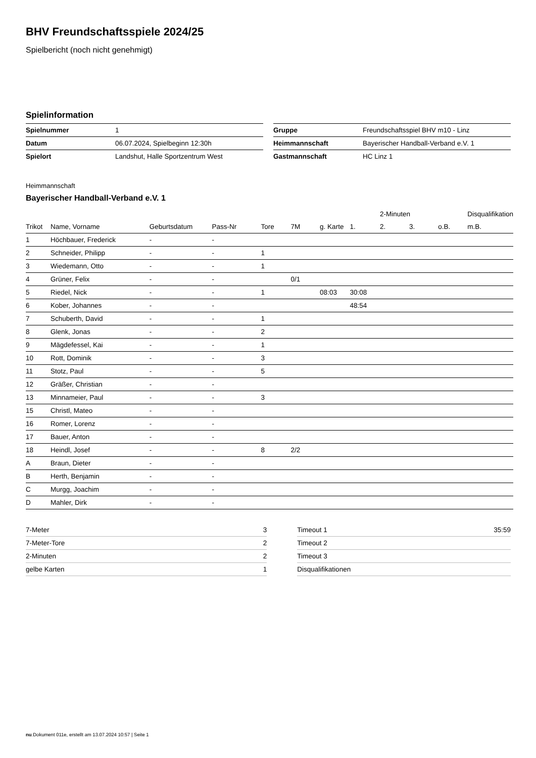BHV Freundschaftsspiele 2024/25
Spielbericht (noch nicht genehmigt)
Spielinformation
| Spielnummer | 1 |
| Datum | 06.07.2024, Spielbeginn 12:30h |
| Spielort | Landshut, Halle Sportzentrum West |
| Gruppe | Freundschaftsspiel BHV m10 - Linz |
| Heimmannschaft | Bayerischer Handball-Verband e.V. 1 |
| Gastmannschaft | HC Linz 1 |
Heimmannschaft
Bayerischer Handball-Verband e.V. 1
| | | | | | | | | 2-Minuten | | | Disqualifikation |
| --- | --- | --- | --- | --- | --- | --- | --- | --- | --- | --- | --- |
| Trikot | Name, Vorname | Geburtsdatum | Pass-Nr | Tore | 7M | g. Karte | 1. | 2. | 3. | o.B. | m.B. |
| 1 | Höchbauer, Frederick | - | - | | | | | | | | |
| 2 | Schneider, Philipp | - | - | 1 | | | | | | | |
| 3 | Wiedemann, Otto | - | - | 1 | | | | | | | |
| 4 | Grüner, Felix | - | - | | 0/1 | | | | | | |
| 5 | Riedel, Nick | - | - | 1 | | 08:03 | 30:08 | | | | |
| 6 | Kober, Johannes | - | - | | | | 48:54 | | | | |
| 7 | Schuberth, David | - | - | 1 | | | | | | | |
| 8 | Glenk, Jonas | - | - | 2 | | | | | | | |
| 9 | Mägdefessel, Kai | - | - | 1 | | | | | | | |
| 10 | Rott, Dominik | - | - | 3 | | | | | | | |
| 11 | Stotz, Paul | - | - | 5 | | | | | | | |
| 12 | Gräßer, Christian | - | - | | | | | | | | |
| 13 | Minnameier, Paul | - | - | 3 | | | | | | | |
| 15 | Christl, Mateo | - | - | | | | | | | | |
| 16 | Romer, Lorenz | - | - | | | | | | | | |
| 17 | Bauer, Anton | - | - | | | | | | | | |
| 18 | Heindl, Josef | - | - | 8 | 2/2 | | | | | | |
| A | Braun, Dieter | - | - | | | | | | | | |
| B | Herth, Benjamin | - | - | | | | | | | | |
| C | Murgg, Joachim | - | - | | | | | | | | |
| D | Mahler, Dirk | - | - | | | | | | | | |
| 7-Meter | 3 |
| 7-Meter-Tore | 2 |
| 2-Minuten | 2 |
| gelbe Karten | 1 |
| Timeout 1 | 35:59 |
| Timeout 2 | |
| Timeout 3 | |
| Disqualifikationen | |
nu.Dokument 011e, erstellt am 13.07.2024 10:57 | Seite 1